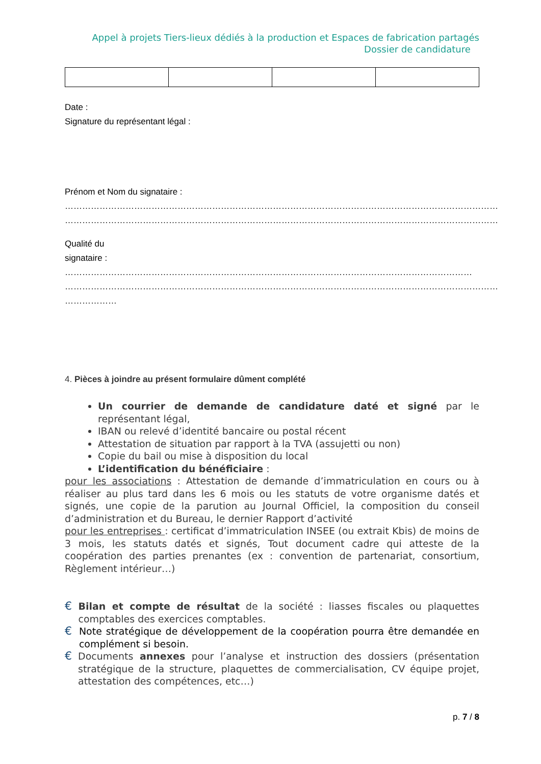Appel à projets Tiers-lieux dédiés à la production et Espaces de fabrication partagés
Dossier de candidature
Date :
Signature du représentant légal :
Prénom et Nom du signataire :
……………………………………………………………………………………………………………………………………
……………………………………………………………………………………………………………………………………
Qualité du
signataire : ……………………………………………………………………………………………………………………………
……………………………………………………………………………………………………………………………………
………………
4. Pièces à joindre au présent formulaire dûment complété
Un courrier de demande de candidature daté et signé par le représentant légal,
IBAN ou relevé d’identité bancaire ou postal récent
Attestation de situation par rapport à la TVA (assujetti ou non)
Copie du bail ou mise à disposition du local
L’identification du bénéficiaire :
pour les associations : Attestation de demande d’immatriculation en cours ou à réaliser au plus tard dans les 6 mois ou les statuts de votre organisme datés et signés, une copie de la parution au Journal Officiel, la composition du conseil d’administration et du Bureau, le dernier Rapport d’activité
pour les entreprises : certificat d’immatriculation INSEE (ou extrait Kbis) de moins de 3 mois, les statuts datés et signés, Tout document cadre qui atteste de la coopération des parties prenantes (ex : convention de partenariat, consortium, Règlement intérieur…)
€
Bilan et compte de résultat de la société : liasses fiscales ou plaquettes comptables des exercices comptables.
€
Note stratégique de développement de la coopération pourra être demandée en complément si besoin.
€
Documents annexes pour l’analyse et instruction des dossiers (présentation stratégique de la structure, plaquettes de commercialisation, CV équipe projet, attestation des compétences, etc…)
p. 7 / 8